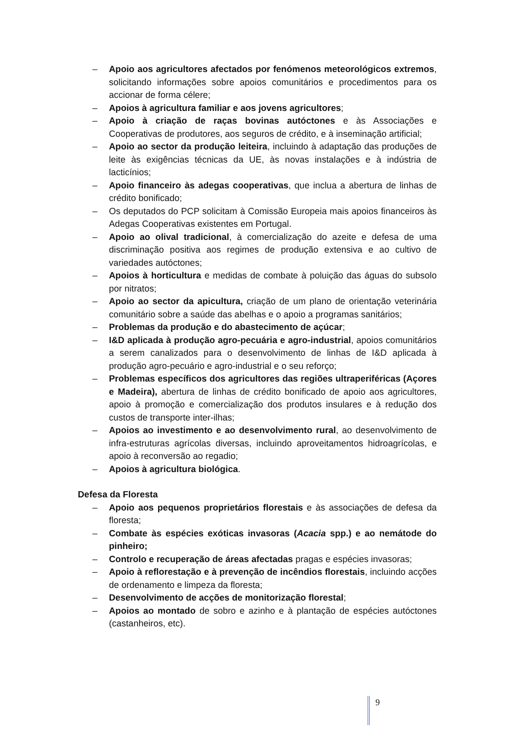– Apoio aos agricultores afectados por fenómenos meteorológicos extremos, solicitando informações sobre apoios comunitários e procedimentos para os accionar de forma célere;
– Apoios à agricultura familiar e aos jovens agricultores;
– Apoio à criação de raças bovinas autóctones e às Associações e Cooperativas de produtores, aos seguros de crédito, e à inseminação artificial;
– Apoio ao sector da produção leiteira, incluindo à adaptação das produções de leite às exigências técnicas da UE, às novas instalações e à indústria de lacticínios;
– Apoio financeiro às adegas cooperativas, que inclua a abertura de linhas de crédito bonificado;
– Os deputados do PCP solicitam à Comissão Europeia mais apoios financeiros às Adegas Cooperativas existentes em Portugal.
– Apoio ao olival tradicional, à comercialização do azeite e defesa de uma discriminação positiva aos regimes de produção extensiva e ao cultivo de variedades autóctones;
– Apoios à horticultura e medidas de combate à poluição das águas do subsolo por nitratos;
– Apoio ao sector da apicultura, criação de um plano de orientação veterinária comunitário sobre a saúde das abelhas e o apoio a programas sanitários;
– Problemas da produção e do abastecimento de açúcar;
– I&D aplicada à produção agro-pecuária e agro-industrial, apoios comunitários a serem canalizados para o desenvolvimento de linhas de I&D aplicada à produção agro-pecuário e agro-industrial e o seu reforço;
– Problemas específicos dos agricultores das regiões ultraperiféricas (Açores e Madeira), abertura de linhas de crédito bonificado de apoio aos agricultores, apoio à promoção e comercialização dos produtos insulares e à redução dos custos de transporte inter-ilhas;
– Apoios ao investimento e ao desenvolvimento rural, ao desenvolvimento de infra-estruturas agrícolas diversas, incluindo aproveitamentos hidroagrícolas, e apoio à reconversão ao regadio;
– Apoios à agricultura biológica.
Defesa da Floresta
– Apoio aos pequenos proprietários florestais e às associações de defesa da floresta;
– Combate às espécies exóticas invasoras (Acacia spp.) e ao nemátode do pinheiro;
– Controlo e recuperação de áreas afectadas pragas e espécies invasoras;
– Apoio à reflorestação e à prevenção de incêndios florestais, incluindo acções de ordenamento e limpeza da floresta;
– Desenvolvimento de acções de monitorização florestal;
– Apoios ao montado de sobro e azinho e à plantação de espécies autóctones (castanheiros, etc).
9